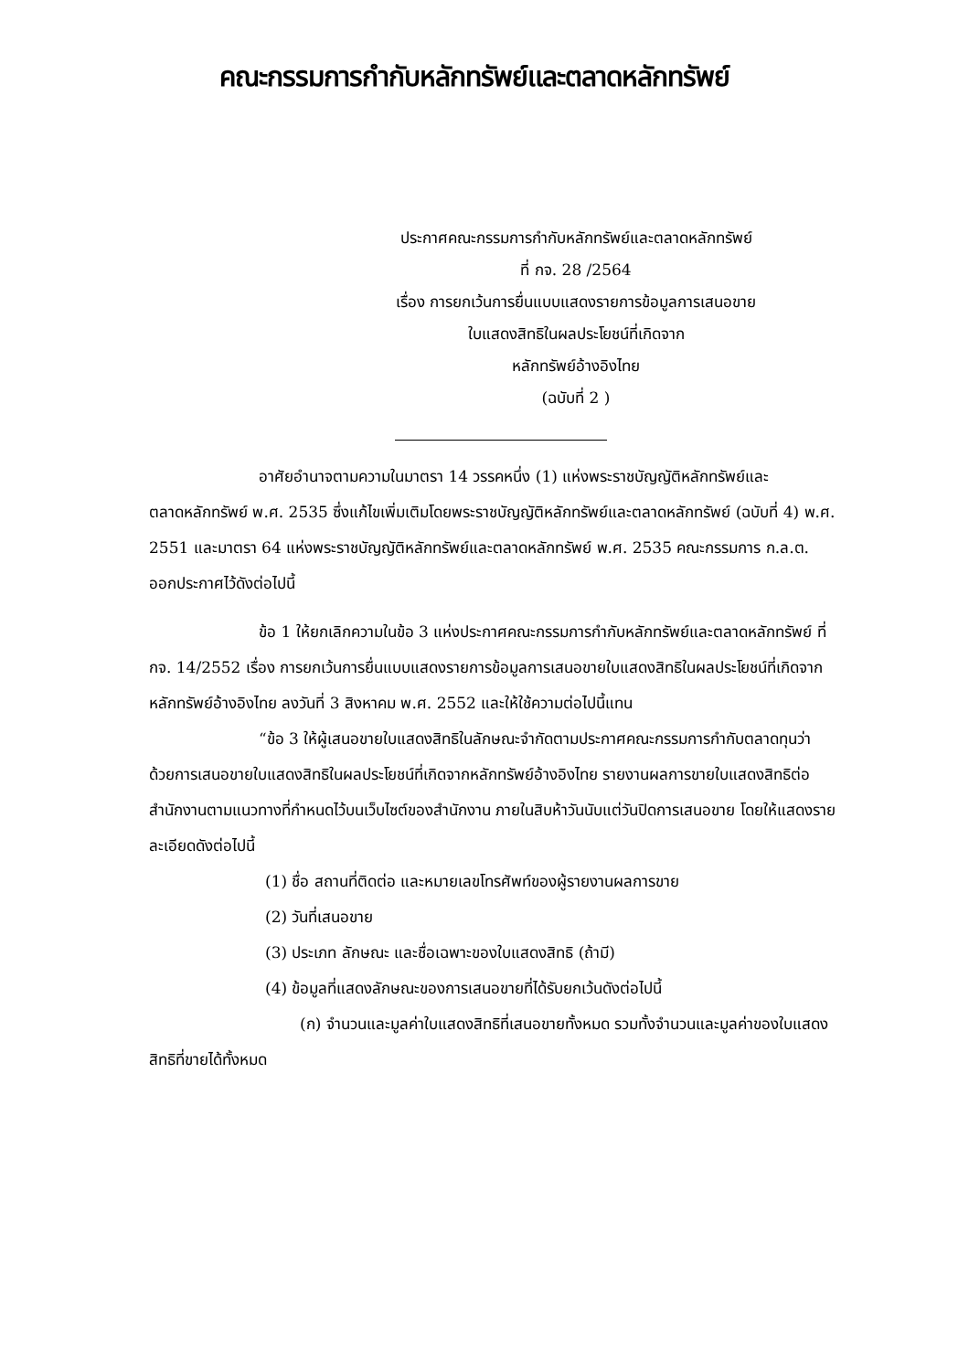คณะกรรมการกำกับหลักทรัพย์และตลาดหลักทรัพย์
ประกาศคณะกรรมการกำกับหลักทรัพย์และตลาดหลักทรัพย์
ที่ กจ. 28 /2564
เรื่อง การยกเว้นการยื่นแบบแสดงรายการข้อมูลการเสนอขาย
ใบแสดงสิทธิในผลประโยชน์ที่เกิดจาก
หลักทรัพย์อ้างอิงไทย
(ฉบับที่ 2 )
อาศัยอำนาจตามความในมาตรา 14 วรรคหนึ่ง (1) แห่งพระราชบัญญัติหลักทรัพย์และตลาดหลักทรัพย์ พ.ศ. 2535 ซึ่งแก้ไขเพิ่มเติมโดยพระราชบัญญัติหลักทรัพย์และตลาดหลักทรัพย์ (ฉบับที่ 4) พ.ศ. 2551 และมาตรา 64 แห่งพระราชบัญญัติหลักทรัพย์และตลาดหลักทรัพย์ พ.ศ. 2535 คณะกรรมการ ก.ล.ต. ออกประกาศไว้ดังต่อไปนี้
ข้อ 1 ให้ยกเลิกความในข้อ 3 แห่งประกาศคณะกรรมการกำกับหลักทรัพย์และตลาดหลักทรัพย์ ที่ กจ. 14/2552 เรื่อง การยกเว้นการยื่นแบบแสดงรายการข้อมูลการเสนอขายใบแสดงสิทธิในผลประโยชน์ที่เกิดจากหลักทรัพย์อ้างอิงไทย ลงวันที่ 3 สิงหาคม พ.ศ. 2552 และให้ใช้ความต่อไปนี้แทน
“ข้อ 3 ให้ผู้เสนอขายใบแสดงสิทธิในลักษณะจำกัดตามประกาศคณะกรรมการกำกับตลาดทุนว่าด้วยการเสนอขายใบแสดงสิทธิในผลประโยชน์ที่เกิดจากหลักทรัพย์อ้างอิงไทย รายงานผลการขายใบแสดงสิทธิต่อสำนักงานตามแนวทางที่กำหนดไว้บนเว็บไซต์ของสำนักงาน ภายในสิบห้าวันนับแต่วันปิดการเสนอขาย โดยให้แสดงรายละเอียดดังต่อไปนี้
(1) ชื่อ สถานที่ติดต่อ และหมายเลขโทรศัพท์ของผู้รายงานผลการขาย
(2) วันที่เสนอขาย
(3) ประเภท ลักษณะ และชื่อเฉพาะของใบแสดงสิทธิ (ถ้ามี)
(4) ข้อมูลที่แสดงลักษณะของการเสนอขายที่ได้รับยกเว้นดังต่อไปนี้
(ก) จำนวนและมูลค่าใบแสดงสิทธิที่เสนอขายทั้งหมด รวมทั้งจำนวนและมูลค่าของใบแสดงสิทธิที่ขายได้ทั้งหมด